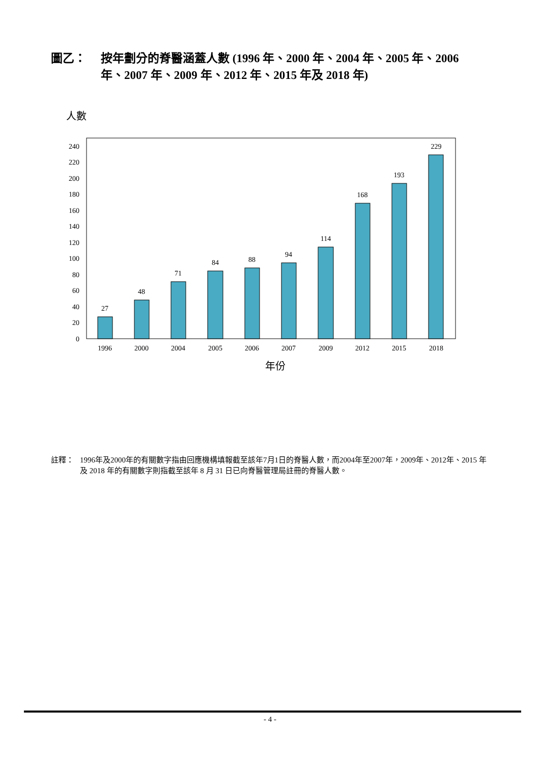圖乙： 按年劃分的脊醫涵蓋人數 (1996 年、2000 年、2004 年、2005 年、2006 年、2007 年、2009 年、2012 年、2015 年及 2018 年)
人數
0
20
40
60
80
100
120
140
160
180
200
220
240
27
48
71
84
88
94
114
168
193
229
1996
2000
2004
2005
2006
2007
2009
2012
2015
2018
年份
註釋： 1996年及2000年的有關數字指由回應機構填報截至該年7月1日的脊醫人數，而2004年至2007年，2009年、2012年、2015 年及 2018 年的有關數字則指截至該年 8 月 31 日已向脊醫管理局註冊的脊醫人數。
- 4 -